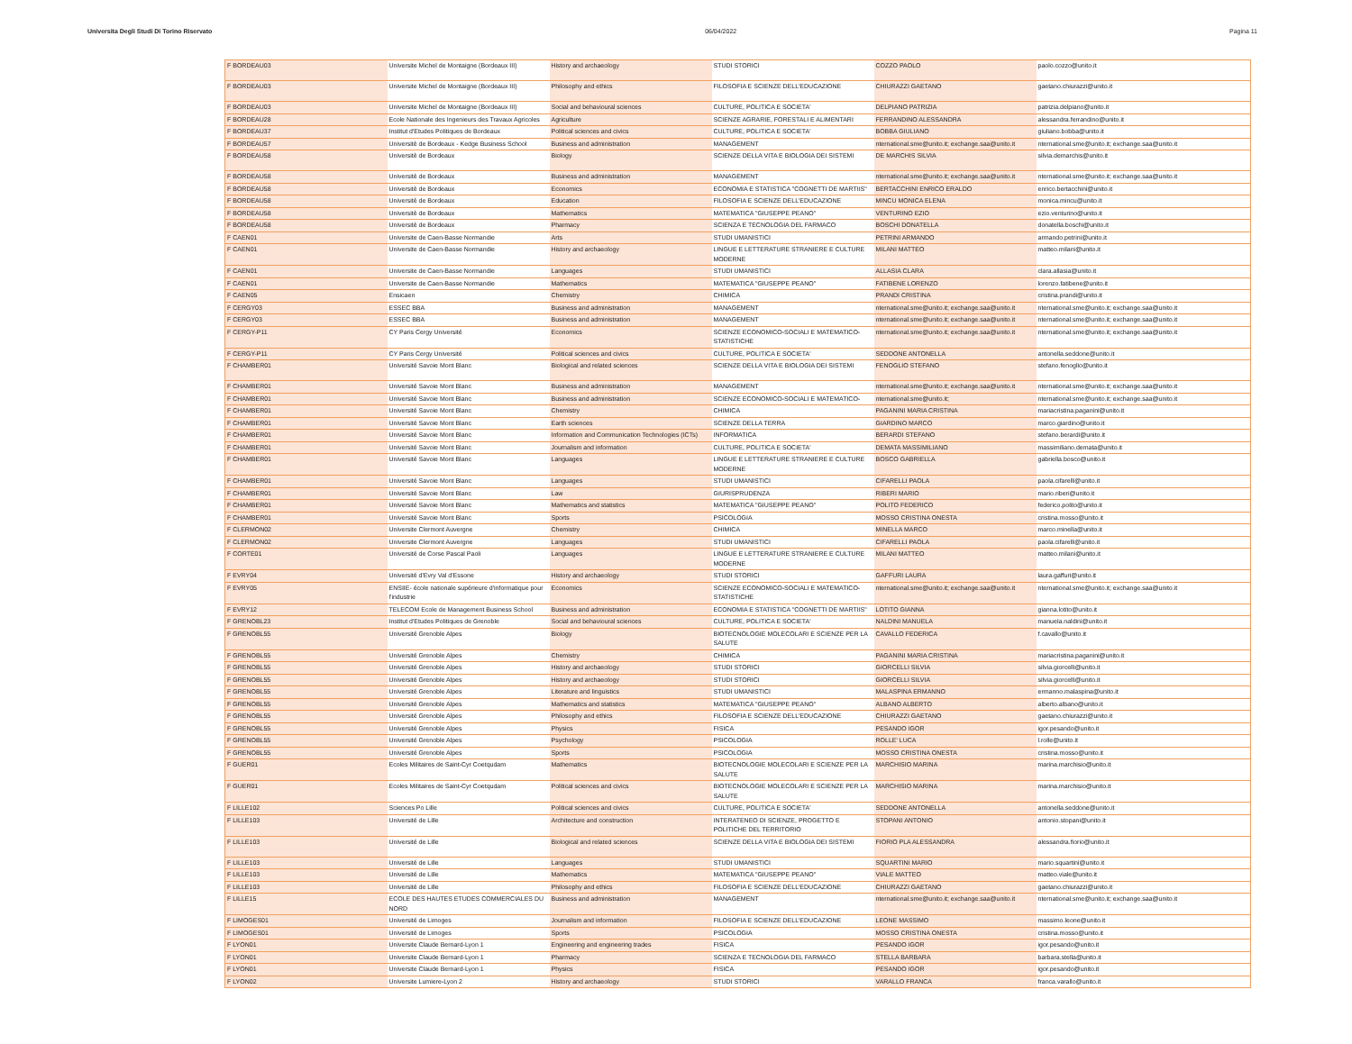Universita Degli Studi Di Torino Riservato 06/04/2022 Pagina 11
| F BORDEAU03 | Universite Michel de Montaigne (Bordeaux III) | History and archaeology | STUDI STORICI | COZZO PAOLO | paolo.cozzo@unito.it |
| F BORDEAU03 | Universite Michel de Montaigne (Bordeaux III) | Philosophy and ethics | FILOSOFIA E SCIENZE DELL'EDUCAZIONE | CHIURAZZI GAETANO | gaetano.chiurazzi@unito.it |
| F BORDEAU03 | Universite Michel de Montaigne (Bordeaux III) | Social and behavioural sciences | CULTURE, POLITICA E SOCIETA' | DELPIANO PATRIZIA | patrizia.delpiano@unito.it |
| F BORDEAU28 | Ecole Nationale des Ingenieurs des Travaux Agricoles | Agriculture | SCIENZE AGRARIE, FORESTALI E ALIMENTARI | FERRANDINO ALESSANDRA | alessandra.ferrandino@unito.it |
| F BORDEAU37 | Institut d'Etudes Politiques de Bordeaux | Political sciences and civics | CULTURE, POLITICA E SOCIETA' | BOBBA GIULIANO | giuliano.bobba@unito.it |
| F BORDEAU57 | Universitè de Bordeaux - Kedge Business School | Business and administration | MANAGEMENT | nternational.sme@unito.it; exchange.saa@unito.it | nternational.sme@unito.it; exchange.saa@unito.it |
| F BORDEAU58 | Universitè de Bordeaux | Biology | SCIENZE DELLA VITA E BIOLOGIA DEI SISTEMI | DE MARCHIS SILVIA | silvia.demarchis@unito.it |
| F BORDEAU58 | Universitè de Bordeaux | Business and administration | MANAGEMENT | nternational.sme@unito.it; exchange.saa@unito.it | nternational.sme@unito.it; exchange.saa@unito.it |
| F BORDEAU58 | Universitè de Bordeaux | Economics | ECONOMIA E STATISTICA "COGNETTI DE MARTIIS" | BERTACCHINI ENRICO ERALDO | enrico.bertacchini@unito.it |
| F BORDEAU58 | Universitè de Bordeaux | Education | FILOSOFIA E SCIENZE DELL'EDUCAZIONE | MINCU MONICA ELENA | monica.mincu@unito.it |
| F BORDEAU58 | Universitè de Bordeaux | Mathematics | MATEMATICA "GIUSEPPE PEANO" | VENTURINO EZIO | ezio.venturino@unito.it |
| F BORDEAU58 | Universitè de Bordeaux | Pharmacy | SCIENZA E TECNOLOGIA DEL FARMACO | BOSCHI DONATELLA | donatella.boschi@unito.it |
| F CAEN01 | Universite de Caen-Basse Normandie | Arts | STUDI UMANISTICI | PETRINI ARMANDO | armando.petrini@unito.it |
| F CAEN01 | Universite de Caen-Basse Normandie | History and archaeology | LINGUE E LETTERATURE STRANIERE E CULTURE MODERNE | MILANI MATTEO | matteo.milani@unito.it |
| F CAEN01 | Universite de Caen-Basse Normandie | Languages | STUDI UMANISTICI | ALLASIA CLARA | clara.allasia@unito.it |
| F CAEN01 | Universite de Caen-Basse Normandie | Mathematics | MATEMATICA "GIUSEPPE PEANO" | FATIBENE LORENZO | lorenzo.fatibene@unito.it |
| F CAEN05 | Ensicaen | Chemistry | CHIMICA | PRANDI CRISTINA | cristina.prandi@unito.it |
| F CERGY03 | ESSEC BBA | Business and administration | MANAGEMENT | nternational.sme@unito.it; exchange.saa@unito.it | nternational.sme@unito.it; exchange.saa@unito.it |
| F CERGY03 | ESSEC BBA | Business and administration | MANAGEMENT | nternational.sme@unito.it; exchange.saa@unito.it | nternational.sme@unito.it; exchange.saa@unito.it |
| F CERGY-P11 | CY Paris Cergy Université | Economics | SCIENZE ECONOMICO-SOCIALI E MATEMATICO-STATISTICHE | nternational.sme@unito.it; exchange.saa@unito.it | nternational.sme@unito.it; exchange.saa@unito.it |
| F CERGY-P11 | CY Paris Cergy Université | Political sciences and civics | CULTURE, POLITICA E SOCIETA' | SEDDONE ANTONELLA | antonella.seddone@unito.it |
| F CHAMBER01 | Université Savoie Mont Blanc | Biological and related sciences | SCIENZE DELLA VITA E BIOLOGIA DEI SISTEMI | FENOGLIO STEFANO | stefano.fenoglio@unito.it |
| F CHAMBER01 | Université Savoie Mont Blanc | Business and administration | MANAGEMENT | nternational.sme@unito.it; exchange.saa@unito.it | nternational.sme@unito.it; exchange.saa@unito.it |
| F CHAMBER01 | Université Savoie Mont Blanc | Business and administration | SCIENZE ECONOMICO-SOCIALI E MATEMATICO- | nternational.sme@unito.it; | nternational.sme@unito.it; exchange.saa@unito.it |
| F CHAMBER01 | Université Savoie Mont Blanc | Chemistry | CHIMICA | PAGANINI MARIA CRISTINA | mariacristina.paganini@unito.it |
| F CHAMBER01 | Université Savoie Mont Blanc | Earth sciences | SCIENZE DELLA TERRA | GIARDINO MARCO | marco.giardino@unito.it |
| F CHAMBER01 | Université Savoie Mont Blanc | Information and Communication Technologies (ICTs) | INFORMATICA | BERARDI STEFANO | stefano.berardi@unito.it |
| F CHAMBER01 | Université Savoie Mont Blanc | Journalism and information | CULTURE, POLITICA E SOCIETA' | DEMATA MASSIMILIANO | massimiliano.demata@unito.it |
| F CHAMBER01 | Université Savoie Mont Blanc | Languages | LINGUE E LETTERATURE STRANIERE E CULTURE MODERNE | BOSCO GABRIELLA | gabriella.bosco@unito.it |
| F CHAMBER01 | Université Savoie Mont Blanc | Languages | STUDI UMANISTICI | CIFARELLI PAOLA | paola.cifarelli@unito.it |
| F CHAMBER01 | Université Savoie Mont Blanc | Law | GIURISPRUDENZA | RIBERI MARIO | mario.riberi@unito.it |
| F CHAMBER01 | Université Savoie Mont Blanc | Mathematics and statistics | MATEMATICA "GIUSEPPE PEANO" | POLITO FEDERICO | federico.polito@unito.it |
| F CHAMBER01 | Université Savoie Mont Blanc | Sports | PSICOLOGIA | MOSSO CRISTINA ONESTA | cristina.mosso@unito.it |
| F CLERMON02 | Universite Clermont Auvergne | Chemistry | CHIMICA | MINELLA MARCO | marco.minella@unito.it |
| F CLERMON02 | Universite Clermont Auvergne | Languages | STUDI UMANISTICI | CIFARELLI PAOLA | paola.cifarelli@unito.it |
| F CORTE01 | Université de Corse Pascal Paoli | Languages | LINGUE E LETTERATURE STRANIERE E CULTURE MODERNE | MILANI MATTEO | matteo.milani@unito.it |
| F EVRY04 | Université d'Evry Val d'Essone | History and archaeology | STUDI STORICI | GAFFURI LAURA | laura.gaffuri@unito.it |
| F EVRY05 | ENSIIE- école nationale supérieure d'informatique pour l'industrie | Economics | SCIENZE ECONOMICO-SOCIALI E MATEMATICO-STATISTICHE | nternational.sme@unito.it; exchange.saa@unito.it | nternational.sme@unito.it; exchange.saa@unito.it |
| F EVRY12 | TELECOM Ecole de Management Business School | Business and administration | ECONOMIA E STATISTICA "COGNETTI DE MARTIIS" | LOTITO GIANNA | gianna.lotito@unito.it |
| F GRENOBL23 | Institut d'Etudes Politiques de Grenoble | Social and behavioural sciences | CULTURE, POLITICA E SOCIETA' | NALDINI MANUELA | manuela.naldini@unito.it |
| F GRENOBL55 | Université Grenoble Alpes | Biology | BIOTECNOLOGIE MOLECOLARI E SCIENZE PER LA SALUTE | CAVALLO FEDERICA | f.cavallo@unito.it |
| F GRENOBL55 | Université Grenoble Alpes | Chemistry | CHIMICA | PAGANINI MARIA CRISTINA | mariacristina.paganini@unito.it |
| F GRENOBL55 | Université Grenoble Alpes | History and archaeology | STUDI STORICI | GIORCELLI SILVIA | silvia.giorcelli@unito.it |
| F GRENOBL55 | Université Grenoble Alpes | History and archaeology | STUDI STORICI | GIORCELLI SILVIA | silvia.giorcelli@unito.it |
| F GRENOBL55 | Université Grenoble Alpes | Literature and linguistics | STUDI UMANISTICI | MALASPINA ERMANNO | ermanno.malaspina@unito.it |
| F GRENOBL55 | Université Grenoble Alpes | Mathematics and statistics | MATEMATICA "GIUSEPPE PEANO" | ALBANO ALBERTO | alberto.albano@unito.it |
| F GRENOBL55 | Université Grenoble Alpes | Philosophy and ethics | FILOSOFIA E SCIENZE DELL'EDUCAZIONE | CHIURAZZI GAETANO | gaetano.chiurazzi@unito.it |
| F GRENOBL55 | Université Grenoble Alpes | Physics | FISICA | PESANDO IGOR | igor.pesando@unito.it |
| F GRENOBL55 | Université Grenoble Alpes | Psychology | PSICOLOGIA | ROLLE' LUCA | l.rolle@unito.it |
| F GRENOBL55 | Université Grenoble Alpes | Sports | PSICOLOGIA | MOSSO CRISTINA ONESTA | cristina.mosso@unito.it |
| F GUER01 | Ecoles Militaires de Saint-Cyr Coetqudam | Mathematics | BIOTECNOLOGIE MOLECOLARI E SCIENZE PER LA SALUTE | MARCHISIO MARINA | marina.marchisio@unito.it |
| F GUER01 | Ecoles Militaires de Saint-Cyr Coetqudam | Political sciences and civics | BIOTECNOLOGIE MOLECOLARI E SCIENZE PER LA SALUTE | MARCHISIO MARINA | marina.marchisio@unito.it |
| F LILLE102 | Sciences Po Lille | Political sciences and civics | CULTURE, POLITICA E SOCIETA' | SEDDONE ANTONELLA | antonella.seddone@unito.it |
| F LILLE103 | Université de Lille | Architecture and construction | INTERATENEO DI SCIENZE, PROGETTO E POLITICHE DEL TERRITORIO | STOPANI ANTONIO | antonio.stopani@unito.it |
| F LILLE103 | Université de Lille | Biological and related sciences | SCIENZE DELLA VITA E BIOLOGIA DEI SISTEMI | FIORIO PLA ALESSANDRA | alessandra.fiorio@unito.it |
| F LILLE103 | Université de Lille | Languages | STUDI UMANISTICI | SQUARTINI MARIO | mario.squartini@unito.it |
| F LILLE103 | Université de Lille | Mathematics | MATEMATICA "GIUSEPPE PEANO" | VIALE MATTEO | matteo.viale@unito.it |
| F LILLE103 | Université de Lille | Philosophy and ethics | FILOSOFIA E SCIENZE DELL'EDUCAZIONE | CHIURAZZI GAETANO | gaetano.chiurazzi@unito.it |
| F LILLE15 | ECOLE DES HAUTES ETUDES COMMERCIALES DU NORD | Business and administration | MANAGEMENT | nternational.sme@unito.it; exchange.saa@unito.it | nternational.sme@unito.it; exchange.saa@unito.it |
| F LIMOGES01 | Université de Limoges | Journalism and information | FILOSOFIA E SCIENZE DELL'EDUCAZIONE | LEONE MASSIMO | massimo.leone@unito.it |
| F LIMOGES01 | Université de Limoges | Sports | PSICOLOGIA | MOSSO CRISTINA ONESTA | cristina.mosso@unito.it |
| F LYON01 | Universite Claude Bernard-Lyon 1 | Engineering and engineering trades | FISICA | PESANDO IGOR | igor.pesando@unito.it |
| F LYON01 | Universite Claude Bernard-Lyon 1 | Pharmacy | SCIENZA E TECNOLOGIA DEL FARMACO | STELLA BARBARA | barbara.stella@unito.it |
| F LYON01 | Universite Claude Bernard-Lyon 1 | Physics | FISICA | PESANDO IGOR | igor.pesando@unito.it |
| F LYON02 | Universite Lumiere-Lyon 2 | History and archaeology | STUDI STORICI | VARALLO FRANCA | franca.varallo@unito.it |